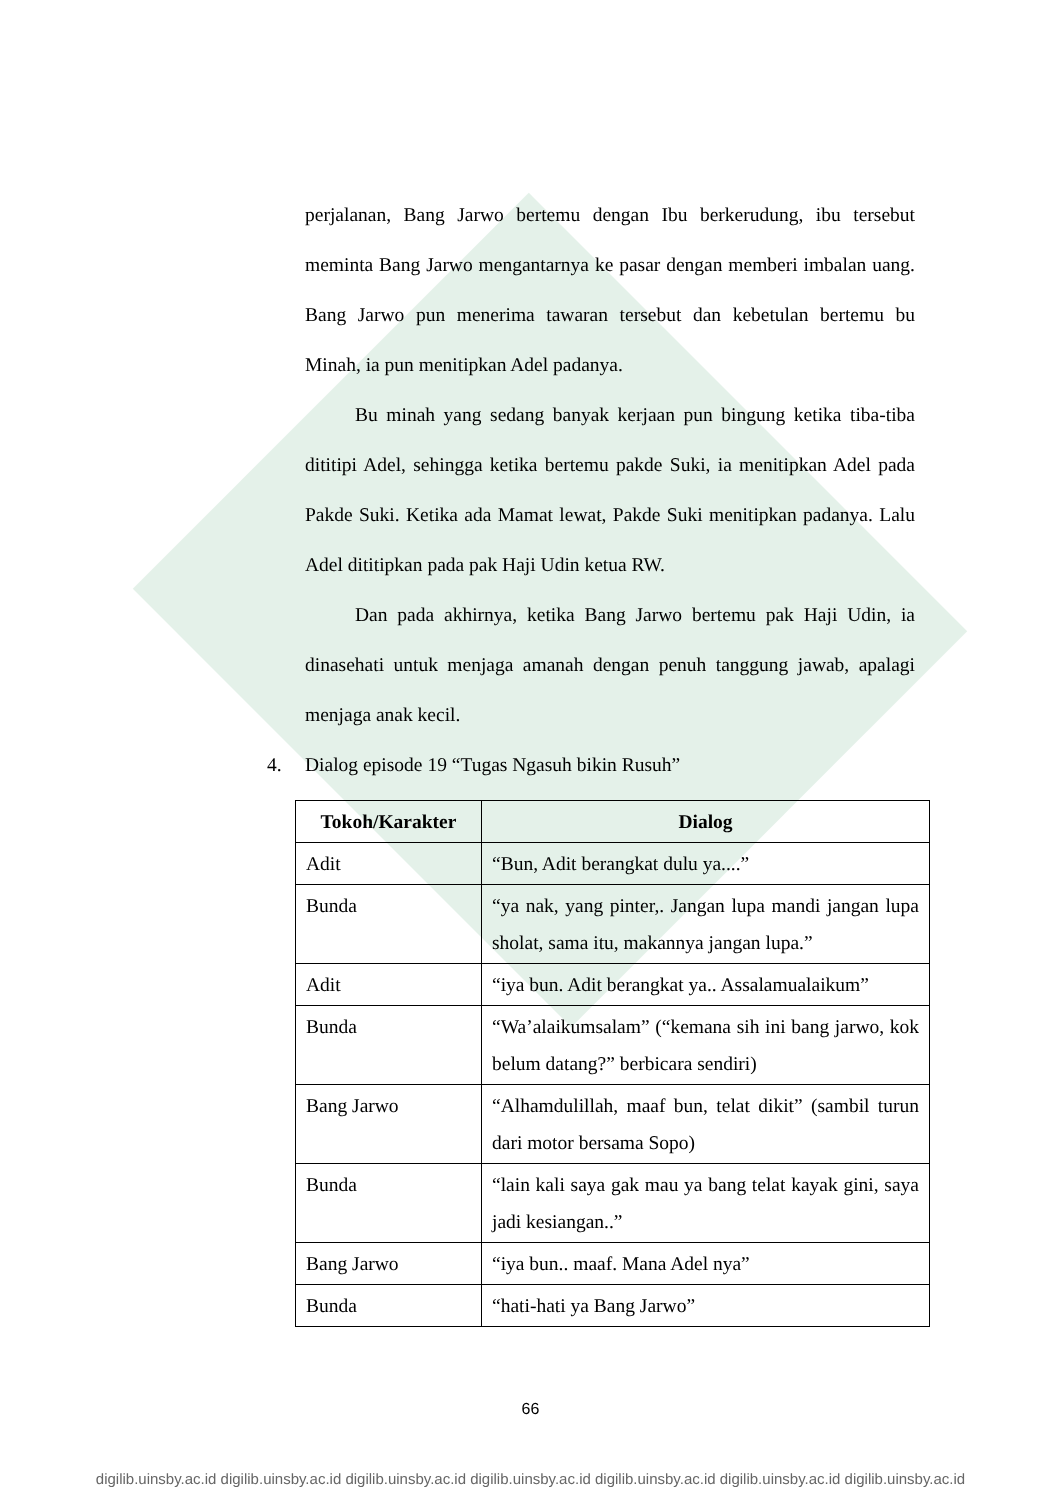perjalanan, Bang Jarwo bertemu dengan Ibu berkerudung, ibu tersebut meminta Bang Jarwo mengantarnya ke pasar dengan memberi imbalan uang. Bang Jarwo pun menerima tawaran tersebut dan kebetulan bertemu bu Minah, ia pun menitipkan Adel padanya.
Bu minah yang sedang banyak kerjaan pun bingung ketika tiba-tiba dititipi Adel, sehingga ketika bertemu pakde Suki, ia menitipkan Adel pada Pakde Suki. Ketika ada Mamat lewat, Pakde Suki menitipkan padanya. Lalu Adel dititipkan pada pak Haji Udin ketua RW.
Dan pada akhirnya, ketika Bang Jarwo bertemu pak Haji Udin, ia dinasehati untuk menjaga amanah dengan penuh tanggung jawab, apalagi menjaga anak kecil.
4. Dialog episode 19 “Tugas Ngasuh bikin Rusuh”
| Tokoh/Karakter | Dialog |
| --- | --- |
| Adit | “Bun, Adit berangkat dulu ya....” |
| Bunda | “ya nak, yang pinter,. Jangan lupa mandi jangan lupa sholat, sama itu, makannya jangan lupa.” |
| Adit | “iya bun. Adit berangkat ya.. Assalamualaikum” |
| Bunda | “Wa’alaikumsalam” (“kemana sih ini bang jarwo, kok belum datang?” berbicara sendiri) |
| Bang Jarwo | “Alhamdulillah, maaf bun, telat dikit” (sambil turun dari motor bersama Sopo) |
| Bunda | “lain kali saya gak mau ya bang telat kayak gini, saya jadi kesiangan..” |
| Bang Jarwo | “iya bun.. maaf. Mana Adel nya” |
| Bunda | “hati-hati ya Bang Jarwo” |
66
digilib.uinsby.ac.id digilib.uinsby.ac.id digilib.uinsby.ac.id digilib.uinsby.ac.id digilib.uinsby.ac.id digilib.uinsby.ac.id digilib.uinsby.ac.id